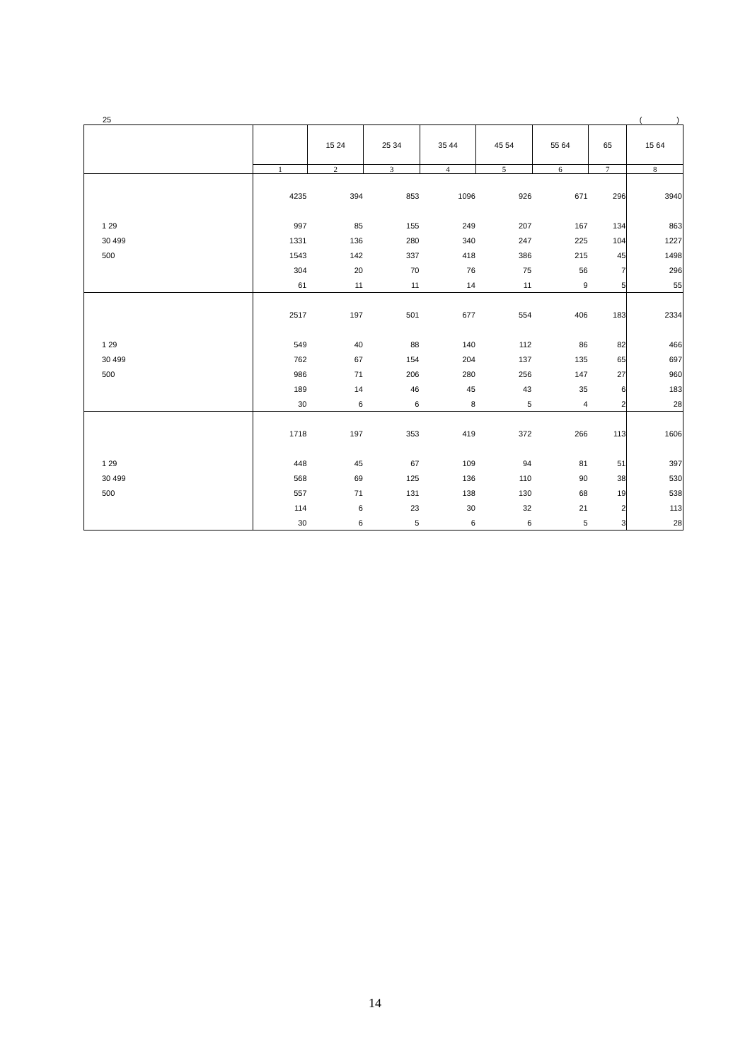25 ( )
| | | 15 24 | 25 34 | 35 44 | 45 54 | 55 64 | 65 | 15 64 |
| --- | --- | --- | --- | --- | --- | --- | --- | --- |
| | 1 | 2 | 3 | 4 | 5 | 6 | 7 | 8 |
| | 4235 | 394 | 853 | 1096 | 926 | 671 | 296 | 3940 |
| 1 29 | 997 | 85 | 155 | 249 | 207 | 167 | 134 | 863 |
| 30 499 | 1331 | 136 | 280 | 340 | 247 | 225 | 104 | 1227 |
| 500 | 1543 | 142 | 337 | 418 | 386 | 215 | 45 | 1498 |
| | 304 | 20 | 70 | 76 | 75 | 56 | 7 | 296 |
| | 61 | 11 | 11 | 14 | 11 | 9 | 5 | 55 |
| | 2517 | 197 | 501 | 677 | 554 | 406 | 183 | 2334 |
| 1 29 | 549 | 40 | 88 | 140 | 112 | 86 | 82 | 466 |
| 30 499 | 762 | 67 | 154 | 204 | 137 | 135 | 65 | 697 |
| 500 | 986 | 71 | 206 | 280 | 256 | 147 | 27 | 960 |
| | 189 | 14 | 46 | 45 | 43 | 35 | 6 | 183 |
| | 30 | 6 | 6 | 8 | 5 | 4 | 2 | 28 |
| | 1718 | 197 | 353 | 419 | 372 | 266 | 113 | 1606 |
| 1 29 | 448 | 45 | 67 | 109 | 94 | 81 | 51 | 397 |
| 30 499 | 568 | 69 | 125 | 136 | 110 | 90 | 38 | 530 |
| 500 | 557 | 71 | 131 | 138 | 130 | 68 | 19 | 538 |
| | 114 | 6 | 23 | 30 | 32 | 21 | 2 | 113 |
| | 30 | 6 | 5 | 6 | 6 | 5 | 3 | 28 |
14